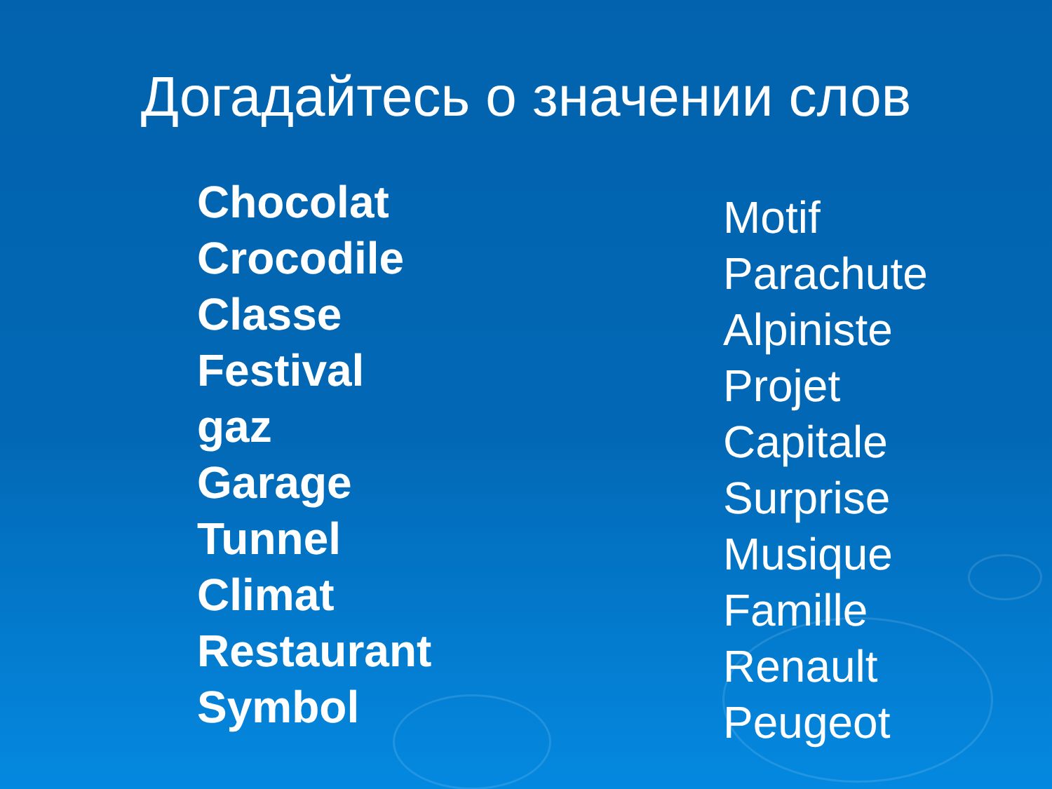Догадайтесь о значении слов
Chocolat
Crocodile
Classe
Festival
gaz
Garage
Tunnel
Climat
Restaurant
Symbol
Motif
Parachute
Alpiniste
Projet
Capitale
Surprise
Musique
Famille
Renault
Peugeot